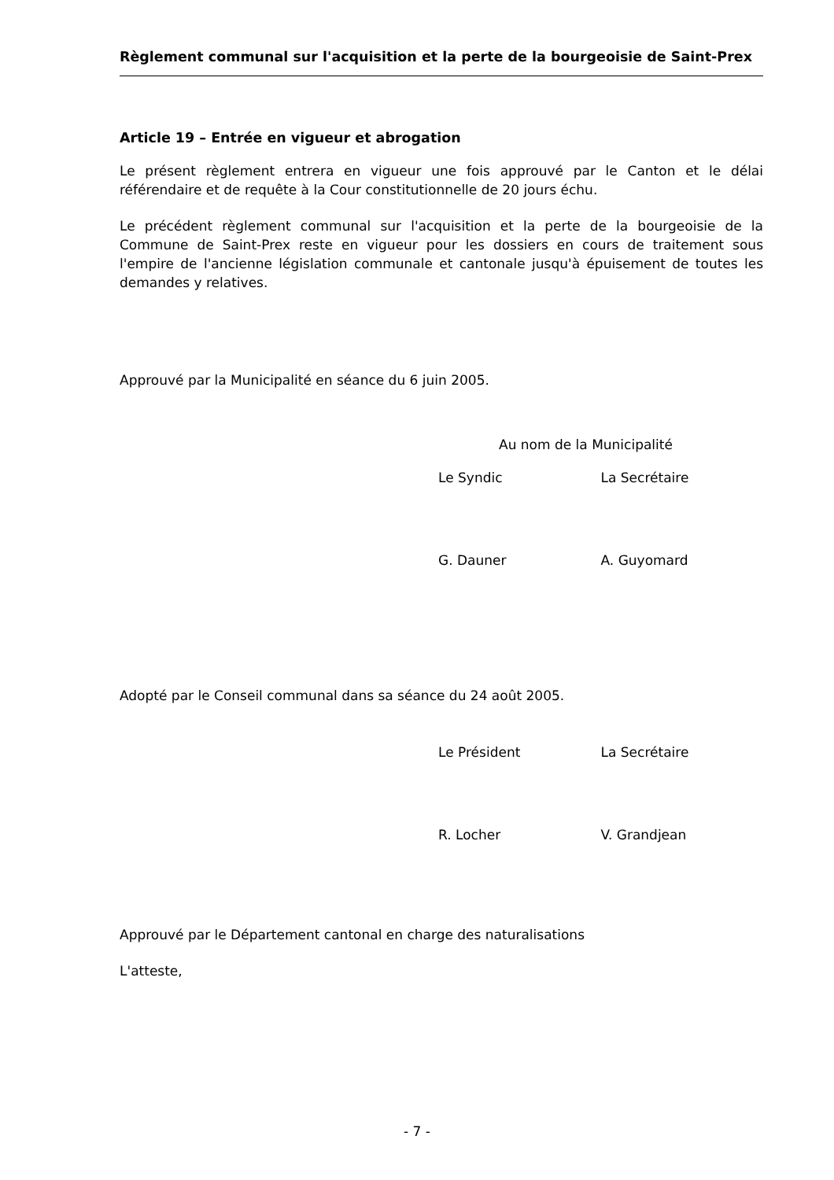Règlement communal sur l'acquisition et la perte de la bourgeoisie de Saint-Prex
Article 19 – Entrée en vigueur et abrogation
Le présent règlement entrera en vigueur une fois approuvé par le Canton et le délai référendaire et de requête à la Cour constitutionnelle de 20 jours échu.
Le précédent règlement communal sur l'acquisition et la perte de la bourgeoisie de la Commune de Saint-Prex reste en vigueur pour les dossiers en cours de traitement sous l'empire de l'ancienne législation communale et cantonale jusqu'à épuisement de toutes les demandes y relatives.
Approuvé par la Municipalité en séance du 6 juin 2005.
Au nom de la Municipalité
Le Syndic La Secrétaire
G. Dauner A. Guyomard
Adopté par le Conseil communal dans sa séance du 24 août 2005.
Le Président La Secrétaire
R. Locher V. Grandjean
Approuvé par le Département cantonal en charge des naturalisations
L'atteste,
- 7 -